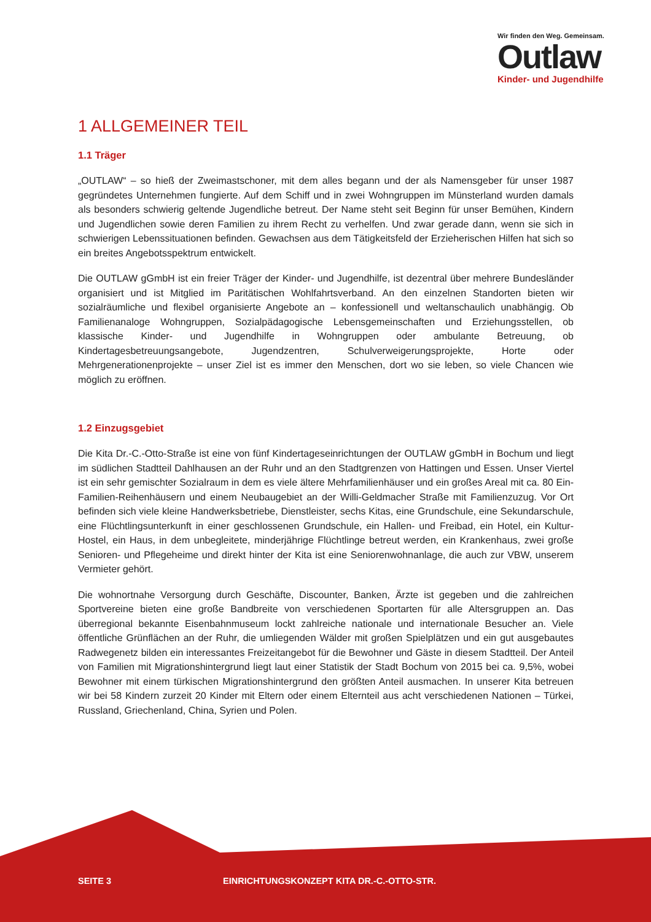Wir finden den Weg. Gemeinsam.
Outlaw
Kinder- und Jugendhilfe
1 ALLGEMEINER TEIL
1.1 Träger
„OUTLAW“ – so hieß der Zweimastschoner, mit dem alles begann und der als Namensgeber für unser 1987 gegründetes Unternehmen fungierte. Auf dem Schiff und in zwei Wohngruppen im Münsterland wurden damals als besonders schwierig geltende Jugendliche betreut. Der Name steht seit Beginn für unser Bemühen, Kindern und Jugendlichen sowie deren Familien zu ihrem Recht zu verhelfen. Und zwar gerade dann, wenn sie sich in schwierigen Lebenssituationen befinden. Gewachsen aus dem Tätigkeitsfeld der Erzieherischen Hilfen hat sich so ein breites Angebotsspektrum entwickelt.
Die OUTLAW gGmbH ist ein freier Träger der Kinder- und Jugendhilfe, ist dezentral über mehrere Bundesländer organisiert und ist Mitglied im Paritätischen Wohlfahrtsverband. An den einzelnen Standorten bieten wir sozialräumliche und flexibel organisierte Angebote an – konfessionell und weltanschaulich unabhängig. Ob Familienanaloge Wohngruppen, Sozialpädagogische Lebensgemeinschaften und Erziehungsstellen, ob klassische Kinder- und Jugendhilfe in Wohngruppen oder ambulante Betreuung, ob Kindertagesbetreuungsangebote, Jugendzentren, Schulverweigerungsprojekte, Horte oder Mehrgenerationenprojekte – unser Ziel ist es immer den Menschen, dort wo sie leben, so viele Chancen wie möglich zu eröffnen.
1.2 Einzugsgebiet
Die Kita Dr.-C.-Otto-Straße ist eine von fünf Kindertageseinrichtungen der OUTLAW gGmbH in Bochum und liegt im südlichen Stadtteil Dahlhausen an der Ruhr und an den Stadtgrenzen von Hattingen und Essen. Unser Viertel ist ein sehr gemischter Sozialraum in dem es viele ältere Mehrfamilienhäuser und ein großes Areal mit ca. 80 Ein-Familien-Reihenhäusern und einem Neubaugebiet an der Willi-Geldmacher Straße mit Familienzuzug. Vor Ort befinden sich viele kleine Handwerksbetriebe, Dienstleister, sechs Kitas, eine Grundschule, eine Sekundarschule, eine Flüchtlingsunterkunft in einer geschlossenen Grundschule, ein Hallen- und Freibad, ein Hotel, ein Kultur-Hostel, ein Haus, in dem unbegleitete, minderjährige Flüchtlinge betreut werden, ein Krankenhaus, zwei große Senioren- und Pflegeheime und direkt hinter der Kita ist eine Seniorenwohnanlage, die auch zur VBW, unserem Vermieter gehört.
Die wohnortnahe Versorgung durch Geschäfte, Discounter, Banken, Ärzte ist gegeben und die zahlreichen Sportvereine bieten eine große Bandbreite von verschiedenen Sportarten für alle Altersgruppen an. Das überregional bekannte Eisenbahnmuseum lockt zahlreiche nationale und internationale Besucher an. Viele öffentliche Grünflächen an der Ruhr, die umliegenden Wälder mit großen Spielplätzen und ein gut ausgebautes Radwegenetz bilden ein interessantes Freizeitangebot für die Bewohner und Gäste in diesem Stadtteil. Der Anteil von Familien mit Migrationshintergrund liegt laut einer Statistik der Stadt Bochum von 2015 bei ca. 9,5%, wobei Bewohner mit einem türkischen Migrationshintergrund den größten Anteil ausmachen. In unserer Kita betreuen wir bei 58 Kindern zurzeit 20 Kinder mit Eltern oder einem Elternteil aus acht verschiedenen Nationen – Türkei, Russland, Griechenland, China, Syrien und Polen.
SEITE 3 EINRICHTUNGSKONZEPT KITA DR.-C.-OTTO-STR.